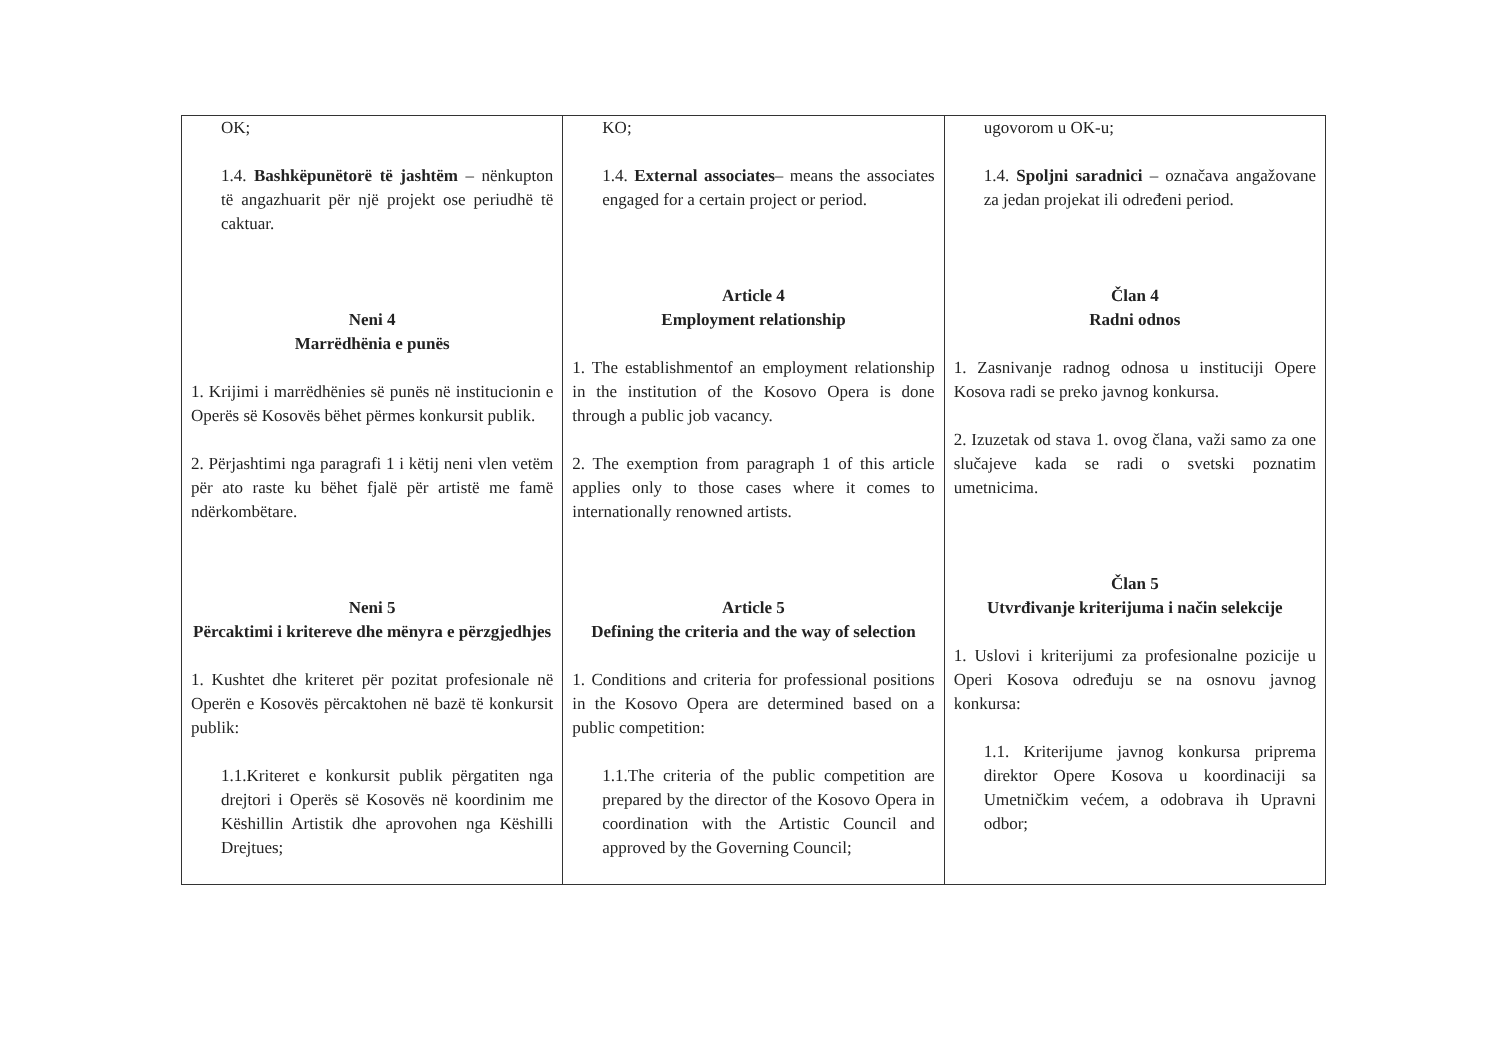| OK; 1.4. Bashkëpunëtorë të jashtëm – nënkupton të angazhuarit për një projekt ose periudhë të caktuar. Neni 4 Marrëdhënia e punës 1. Krijimi i marrëdhënies së punës në institucionin e Operës së Kosovës bëhet përmes konkursit publik. 2. Përjashtimi nga paragrafi 1 i këtij neni vlen vetëm për ato raste ku bëhet fjalë për artistë me famë ndërkombëtare. Neni 5 Përcaktimi i kritereve dhe mënyra e përzgjedhjes 1. Kushtet dhe kriteret për pozitat profesionale në Operën e Kosovës përcaktohen në bazë të konkursit publik: 1.1.Kriteret e konkursit publik përgatiten nga drejtori i Operës së Kosovës në koordinim me Këshillin Artistik dhe aprovohen nga Këshilli Drejtues; | KO; 1.4. External associates – means the associates engaged for a certain project or period. Article 4 Employment relationship 1. The establishmentof an employment relationship in the institution of the Kosovo Opera is done through a public job vacancy. 2. The exemption from paragraph 1 of this article applies only to those cases where it comes to internationally renowned artists. Article 5 Defining the criteria and the way of selection 1. Conditions and criteria for professional positions in the Kosovo Opera are determined based on a public competition: 1.1.The criteria of the public competition are prepared by the director of the Kosovo Opera in coordination with the Artistic Council and approved by the Governing Council; | ugovorom u OK-u; 1.4. Spoljni saradnici – označava angažovane za jedan projekat ili određeni period. Član 4 Radni odnos 1. Zasnivanje radnog odnosa u instituciji Opere Kosova radi se preko javnog konkursa. 2. Izuzetak od stava 1. ovog člana, važi samo za one slučajeve kada se radi o svetski poznatim umetnicima. Član 5 Utvrđivanje kriterijuma i način selekcije 1. Uslovi i kriterijumi za profesionalne pozicije u Operi Kosova određuju se na osnovu javnog konkursa: 1.1. Kriterijume javnog konkursa priprema direktor Opere Kosova u koordinaciji sa Umetničkim većem, a odobrava ih Upravni odbor; |